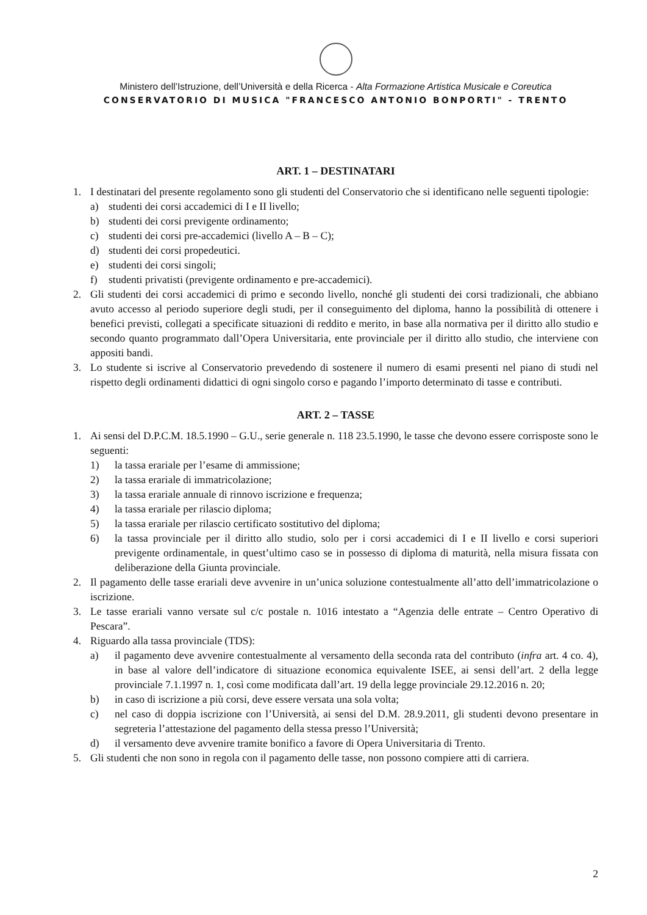Ministero dell’Istruzione, dell’Università e della Ricerca - Alta Formazione Artistica Musicale e Coreutica
CONSERVATORIO DI MUSICA "FRANCESCO ANTONIO BONPORTI" - TRENTO
ART. 1 – DESTINATARI
1. I destinatari del presente regolamento sono gli studenti del Conservatorio che si identificano nelle seguenti tipologie:
a) studenti dei corsi accademici di I e II livello;
b) studenti dei corsi previgente ordinamento;
c) studenti dei corsi pre-accademici (livello A – B – C);
d) studenti dei corsi propedeutici.
e) studenti dei corsi singoli;
f) studenti privatisti (previgente ordinamento e pre-accademici).
2. Gli studenti dei corsi accademici di primo e secondo livello, nonché gli studenti dei corsi tradizionali, che abbiano avuto accesso al periodo superiore degli studi, per il conseguimento del diploma, hanno la possibilità di ottenere i benefici previsti, collegati a specificate situazioni di reddito e merito, in base alla normativa per il diritto allo studio e secondo quanto programmato dall’Opera Universitaria, ente provinciale per il diritto allo studio, che interviene con appositi bandi.
3. Lo studente si iscrive al Conservatorio prevedendo di sostenere il numero di esami presenti nel piano di studi nel rispetto degli ordinamenti didattici di ogni singolo corso e pagando l’importo determinato di tasse e contributi.
ART. 2 – TASSE
1. Ai sensi del D.P.C.M. 18.5.1990 – G.U., serie generale n. 118 23.5.1990, le tasse che devono essere corrisposte sono le seguenti:
1) la tassa erariale per l’esame di ammissione;
2) la tassa erariale di immatricolazione;
3) la tassa erariale annuale di rinnovo iscrizione e frequenza;
4) la tassa erariale per rilascio diploma;
5) la tassa erariale per rilascio certificato sostitutivo del diploma;
6) la tassa provinciale per il diritto allo studio, solo per i corsi accademici di I e II livello e corsi superiori previgente ordinamentale, in quest’ultimo caso se in possesso di diploma di maturità, nella misura fissata con deliberazione della Giunta provinciale.
2. Il pagamento delle tasse erariali deve avvenire in un’unica soluzione contestualmente all’atto dell’immatricolazione o iscrizione.
3. Le tasse erariali vanno versate sul c/c postale n. 1016 intestato a “Agenzia delle entrate – Centro Operativo di Pescara”.
4. Riguardo alla tassa provinciale (TDS):
a) il pagamento deve avvenire contestualmente al versamento della seconda rata del contributo (infra art. 4 co. 4), in base al valore dell’indicatore di situazione economica equivalente ISEE, ai sensi dell’art. 2 della legge provinciale 7.1.1997 n. 1, così come modificata dall’art. 19 della legge provinciale 29.12.2016 n. 20;
b) in caso di iscrizione a più corsi, deve essere versata una sola volta;
c) nel caso di doppia iscrizione con l’Università, ai sensi del D.M. 28.9.2011, gli studenti devono presentare in segreteria l’attestazione del pagamento della stessa presso l’Università;
d) il versamento deve avvenire tramite bonifico a favore di Opera Universitaria di Trento.
5. Gli studenti che non sono in regola con il pagamento delle tasse, non possono compiere atti di carriera.
2